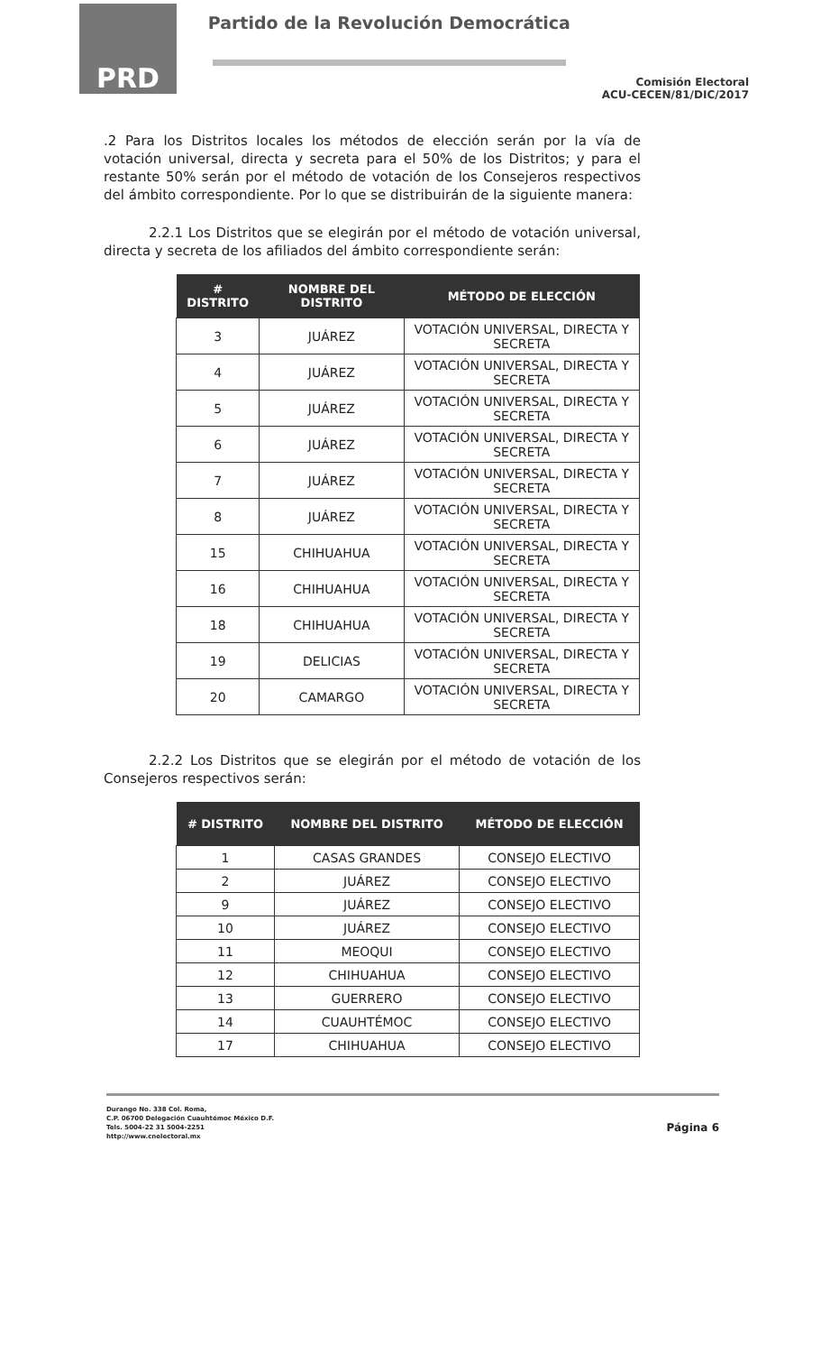PRD
Partido de la Revolución Democrática
Comisión Electoral
ACU-CECEN/81/DIC/2017
.2 Para los Distritos locales los métodos de elección serán por la vía de votación universal, directa y secreta para el 50% de los Distritos; y para el restante 50% serán por el método de votación de los Consejeros respectivos del ámbito correspondiente. Por lo que se distribuirán de la siguiente manera:
2.2.1 Los Distritos que se elegirán por el método de votación universal, directa y secreta de los afiliados del ámbito correspondiente serán:
| # DISTRITO | NOMBRE DEL DISTRITO | MÉTODO DE ELECCIÓN |
| --- | --- | --- |
| 3 | JUÁREZ | VOTACIÓN UNIVERSAL, DIRECTA Y SECRETA |
| 4 | JUÁREZ | VOTACIÓN UNIVERSAL, DIRECTA Y SECRETA |
| 5 | JUÁREZ | VOTACIÓN UNIVERSAL, DIRECTA Y SECRETA |
| 6 | JUÁREZ | VOTACIÓN UNIVERSAL, DIRECTA Y SECRETA |
| 7 | JUÁREZ | VOTACIÓN UNIVERSAL, DIRECTA Y SECRETA |
| 8 | JUÁREZ | VOTACIÓN UNIVERSAL, DIRECTA Y SECRETA |
| 15 | CHIHUAHUA | VOTACIÓN UNIVERSAL, DIRECTA Y SECRETA |
| 16 | CHIHUAHUA | VOTACIÓN UNIVERSAL, DIRECTA Y SECRETA |
| 18 | CHIHUAHUA | VOTACIÓN UNIVERSAL, DIRECTA Y SECRETA |
| 19 | DELICIAS | VOTACIÓN UNIVERSAL, DIRECTA Y SECRETA |
| 20 | CAMARGO | VOTACIÓN UNIVERSAL, DIRECTA Y SECRETA |
2.2.2 Los Distritos que se elegirán por el método de votación de los Consejeros respectivos serán:
| # DISTRITO | NOMBRE DEL DISTRITO | MÉTODO DE ELECCIÓN |
| --- | --- | --- |
| 1 | CASAS GRANDES | CONSEJO ELECTIVO |
| 2 | JUÁREZ | CONSEJO ELECTIVO |
| 9 | JUÁREZ | CONSEJO ELECTIVO |
| 10 | JUÁREZ | CONSEJO ELECTIVO |
| 11 | MEOQUI | CONSEJO ELECTIVO |
| 12 | CHIHUAHUA | CONSEJO ELECTIVO |
| 13 | GUERRERO | CONSEJO ELECTIVO |
| 14 | CUAUHTÉMOC | CONSEJO ELECTIVO |
| 17 | CHIHUAHUA | CONSEJO ELECTIVO |
Durango No. 338 Col. Roma,
C.P. 06700 Delegación Cuauhtémoc México D.F.
Tels. 5004-22 31 5004-2251
http://www.cnelectoral.mx
Página 6